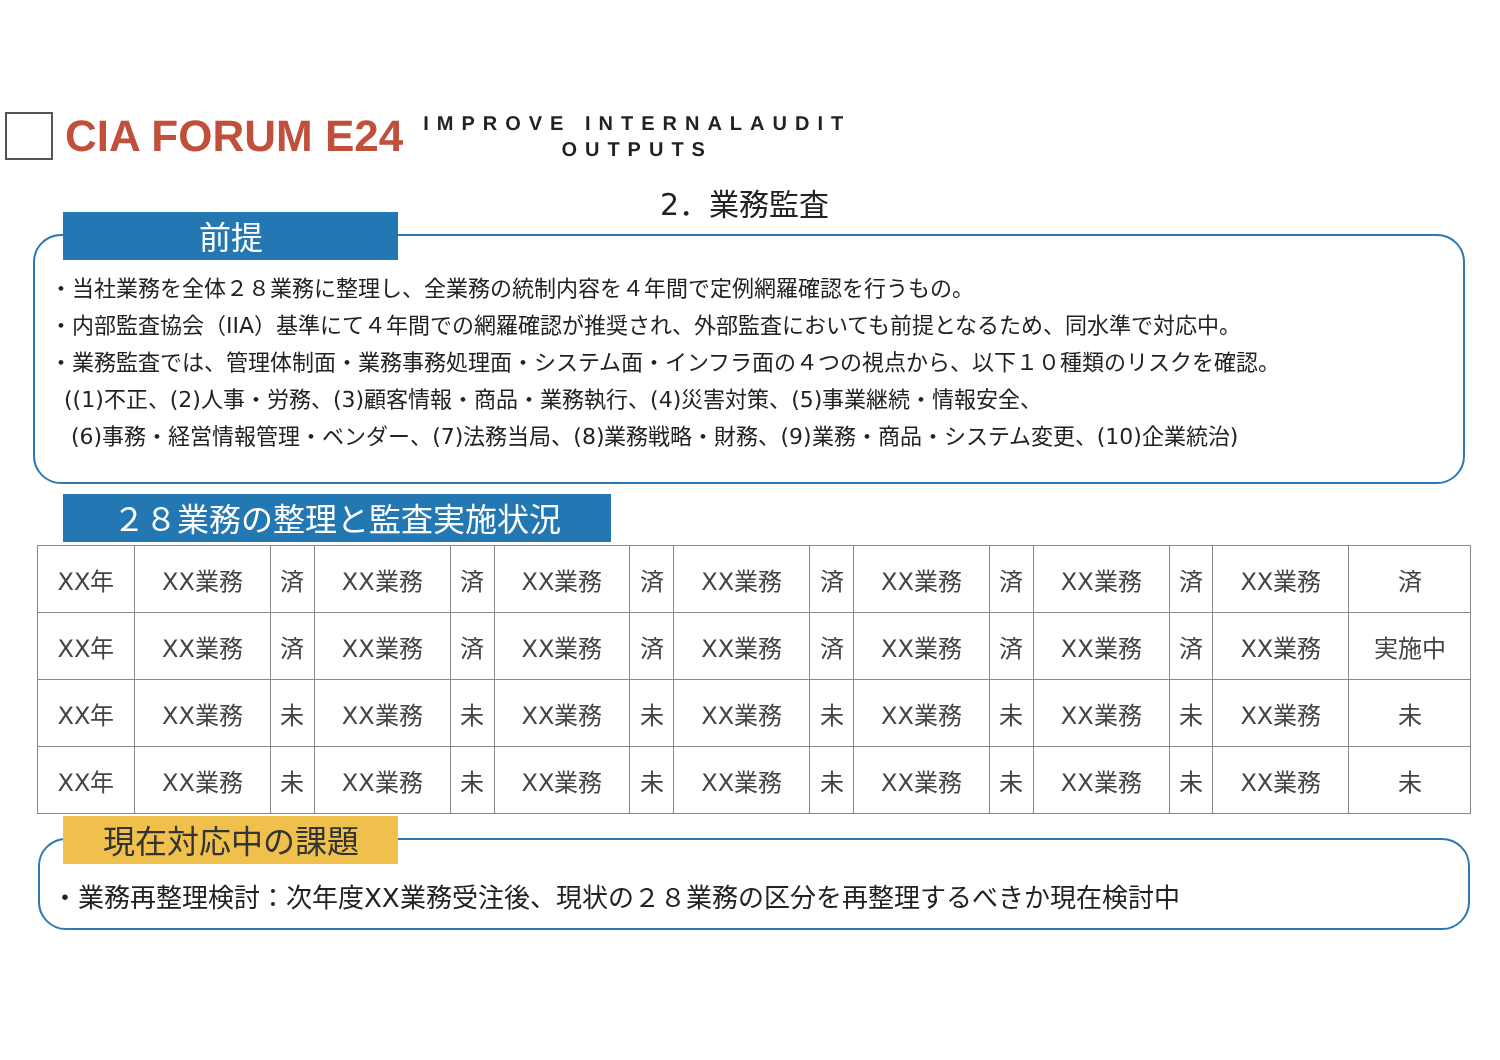CIA FORUM E24
IMPROVE INTERNALAUDIT
OUTPUTS
2．業務監査
前提
・当社業務を全体２８業務に整理し、全業務の統制内容を４年間で定例網羅確認を行うもの。
・内部監査協会（IIA）基準にて４年間での網羅確認が推奨され、外部監査においても前提となるため、同水準で対応中。
・業務監査では、管理体制面・業務事務処理面・システム面・インフラ面の４つの視点から、以下１０種類のリスクを確認。
((1)不正、(2)人事・労務、(3)顧客情報・商品・業務執行、(4)災害対策、(5)事業継続・情報安全、
(6)事務・経営情報管理・ベンダー、(7)法務当局、(8)業務戦略・財務、(9)業務・商品・システム変更、(10)企業統治)
２８業務の整理と監査実施状況
| XX年 | XX業務 | 済 | XX業務 | 済 | XX業務 | 済 | XX業務 | 済 | XX業務 | 済 | XX業務 | 済 | XX業務 | 済 |
| XX年 | XX業務 | 済 | XX業務 | 済 | XX業務 | 済 | XX業務 | 済 | XX業務 | 済 | XX業務 | 済 | XX業務 | 実施中 |
| XX年 | XX業務 | 未 | XX業務 | 未 | XX業務 | 未 | XX業務 | 未 | XX業務 | 未 | XX業務 | 未 | XX業務 | 未 |
| XX年 | XX業務 | 未 | XX業務 | 未 | XX業務 | 未 | XX業務 | 未 | XX業務 | 未 | XX業務 | 未 | XX業務 | 未 |
現在対応中の課題
・業務再整理検討：次年度XX業務受注後、現状の２８業務の区分を再整理するべきか現在検討中